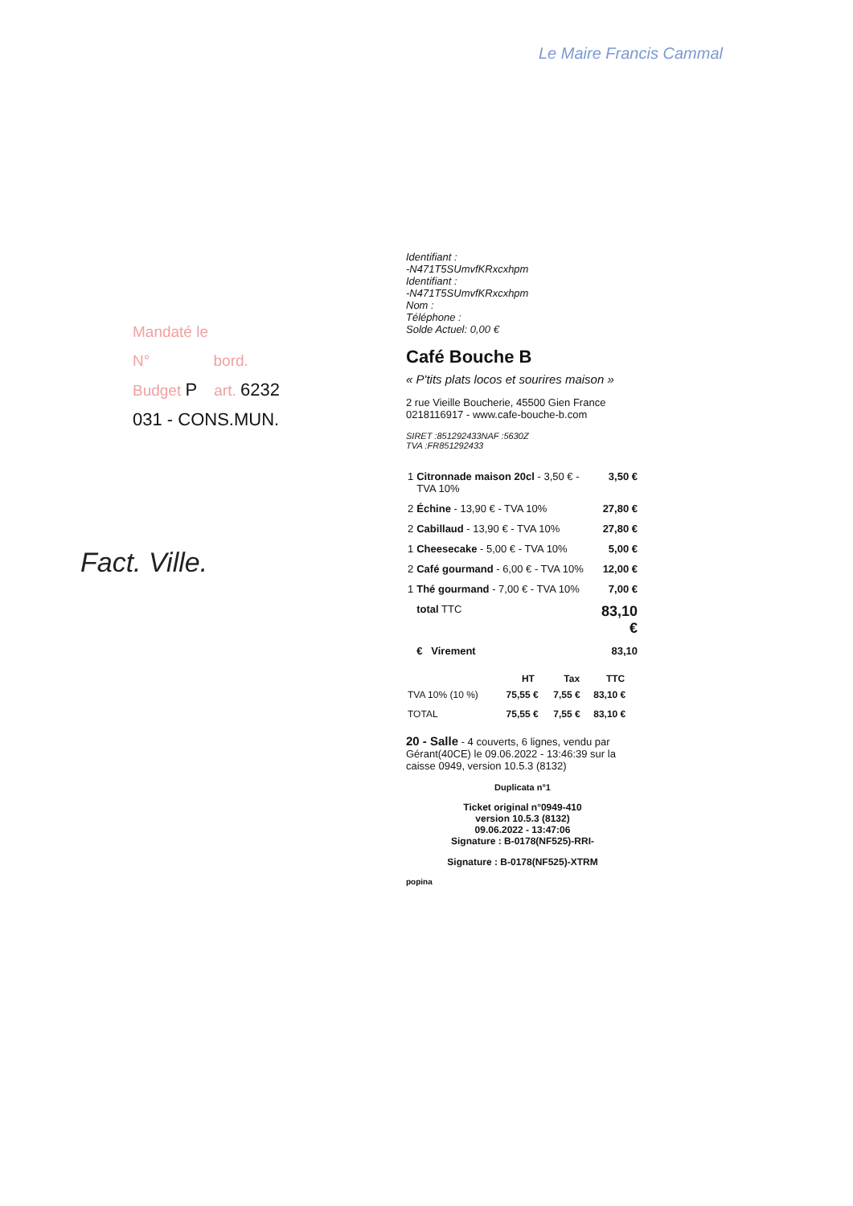Le Maire Francis Cammal
Mandaté le
N° bord.
Budget P art. 6232
031 - CONS.MUN.
Fact. Ville.
Identifiant :
-N471T5SUmvfKRxcxhpm
Identifiant :
-N471T5SUmvfKRxcxhpm
Nom :
Téléphone :
Solde Actuel: 0,00 €
Café Bouche B
« P'tits plats locos et sourires maison »
2 rue Vieille Boucherie, 45500 Gien France
0218116917 - www.cafe-bouche-b.com
SIRET :851292433NAF :5630Z
TVA :FR851292433
| 1 | Citronnade maison 20cl - 3,50 € - TVA 10% | 3,50 € |
| 2 | Échine - 13,90 € - TVA 10% | 27,80 € |
| 2 | Cabillaud - 13,90 € - TVA 10% | 27,80 € |
| 1 | Cheesecake - 5,00 € - TVA 10% | 5,00 € |
| 2 | Café gourmand - 6,00 € - TVA 10% | 12,00 € |
| 1 | Thé gourmand - 7,00 € - TVA 10% | 7,00 € |
| | total TTC | 83,10 € |
| | € Virement | 83,10 |
| | HT | Tax | TTC |
| --- | --- | --- | --- |
| TVA 10% (10 %) | 75,55 € | 7,55 € | 83,10 € |
| TOTAL | 75,55 € | 7,55 € | 83,10 € |
20 - Salle - 4 couverts, 6 lignes, vendu par Gérant(40CE) le 09.06.2022 - 13:46:39 sur la caisse 0949, version 10.5.3 (8132)
Duplicata n°1
Ticket original n°0949-410
version 10.5.3 (8132)
09.06.2022 - 13:47:06
Signature : B-0178(NF525)-RRI-
Signature : B-0178(NF525)-XTRM
popina